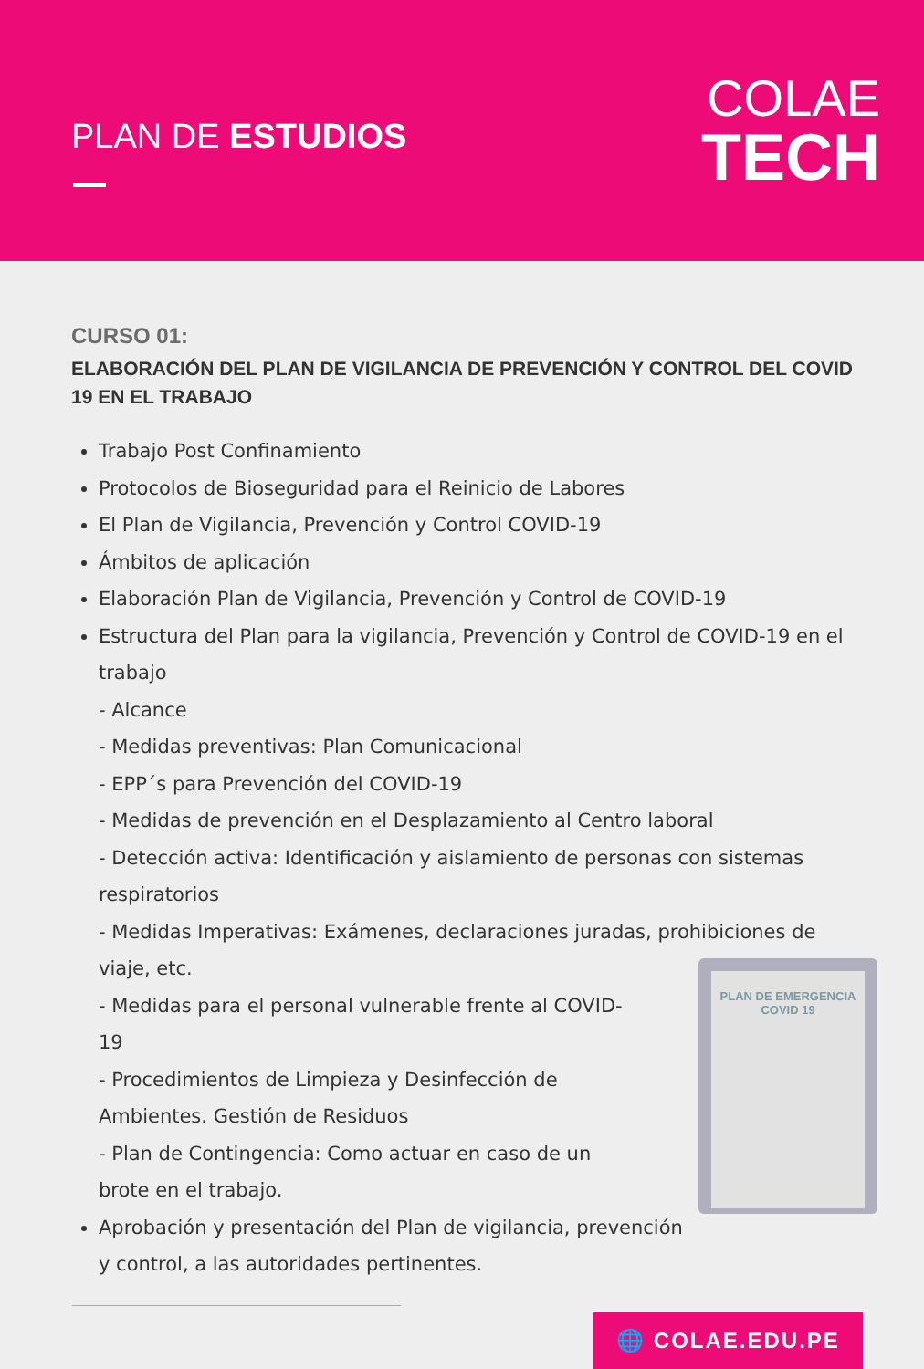PLAN DE ESTUDIOS
COLAE
TECH
CURSO 01:
ELABORACIÓN DEL PLAN DE VIGILANCIA DE PREVENCIÓN Y CONTROL DEL COVID 19 EN EL TRABAJO
Trabajo Post Confinamiento
Protocolos de Bioseguridad para el Reinicio de Labores
El Plan de Vigilancia, Prevención y Control COVID-19
Ámbitos de aplicación
Elaboración Plan de Vigilancia, Prevención y Control de COVID-19
Estructura del Plan para la vigilancia, Prevención y Control de COVID-19 en el trabajo
- Alcance
- Medidas preventivas: Plan Comunicacional
- EPP´s para Prevención del COVID-19
- Medidas de prevención en el Desplazamiento al Centro laboral
- Detección activa: Identificación y aislamiento de personas con sistemas respiratorios
- Medidas Imperativas: Exámenes, declaraciones juradas, prohibiciones de viaje, etc.
- Medidas para el personal vulnerable frente al COVID-19
- Procedimientos de Limpieza y Desinfección de Ambientes. Gestión de Residuos
- Plan de Contingencia: Como actuar en caso de un brote en el trabajo.
Aprobación y presentación del Plan de vigilancia, prevención y control, a las autoridades pertinentes.
PLAN DE EMERGENCIA
COVID 19
🌐 COLAE.EDU.PE